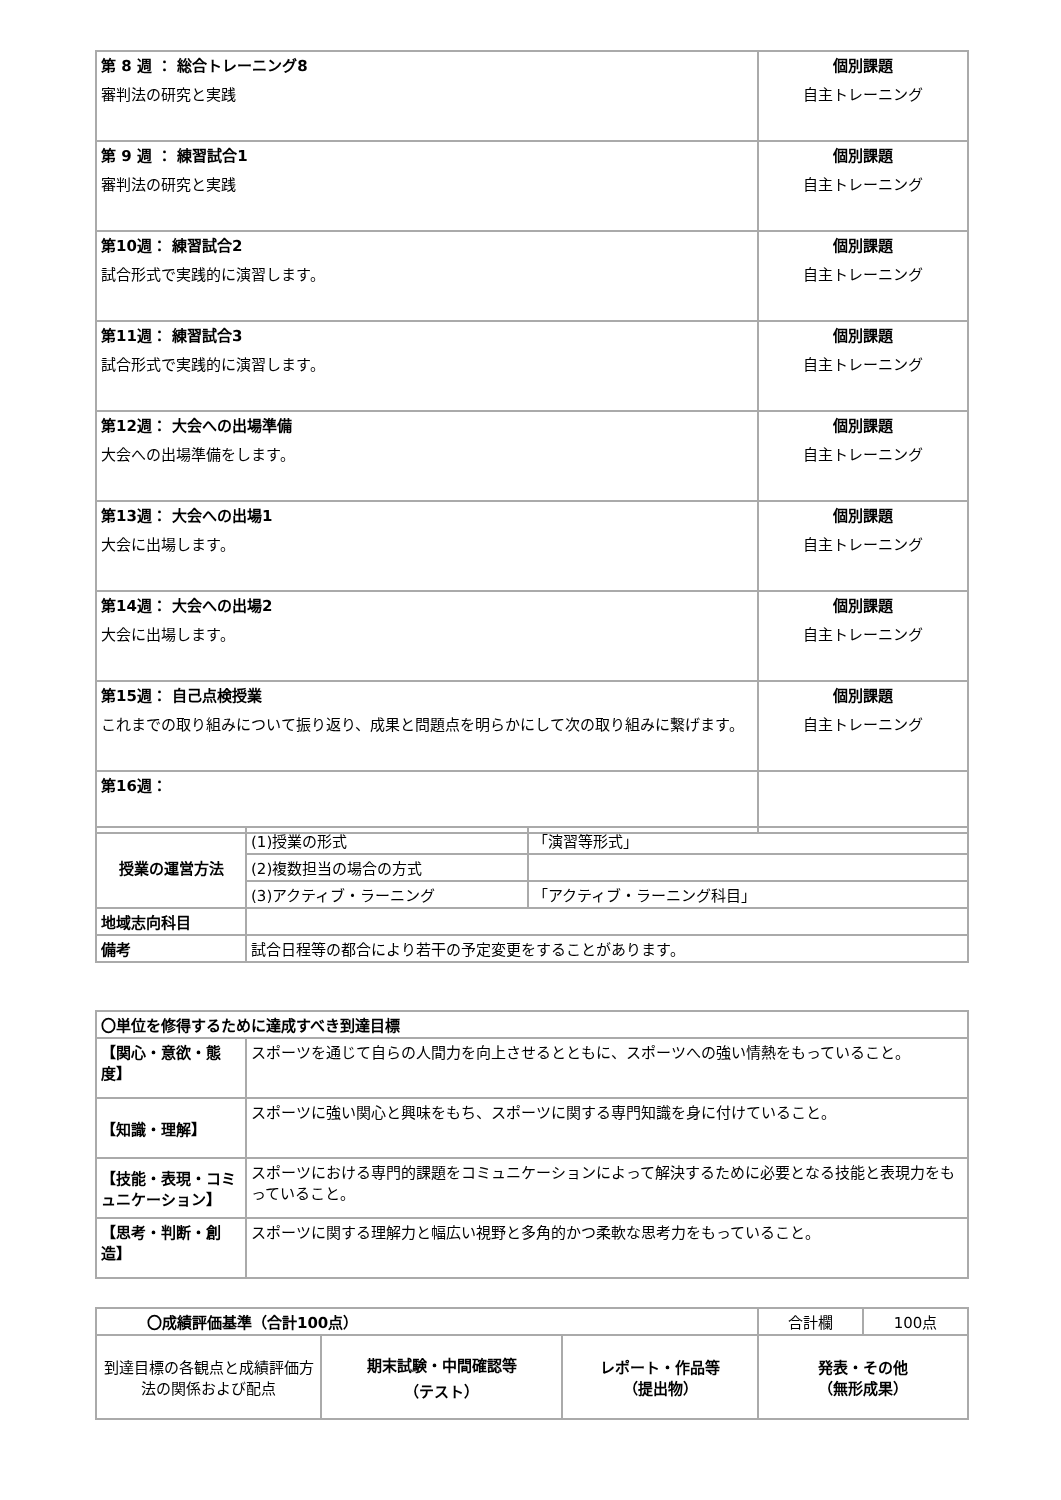| 第 8 週 ： 総合トレーニング8 審判法の研究と実践 | 個別課題 自主トレーニング |
| 第 9 週 ： 練習試合1 審判法の研究と実践 | 個別課題 自主トレーニング |
| 第10週： 練習試合2 試合形式で実践的に演習します。 | 個別課題 自主トレーニング |
| 第11週： 練習試合3 試合形式で実践的に演習します。 | 個別課題 自主トレーニング |
| 第12週： 大会への出場準備 大会への出場準備をします。 | 個別課題 自主トレーニング |
| 第13週： 大会への出場1 大会に出場します。 | 個別課題 自主トレーニング |
| 第14週： 大会への出場2 大会に出場します。 | 個別課題 自主トレーニング |
| 第15週： 自己点検授業 これまでの取り組みについて振り返り、成果と問題点を明らかにして次の取り組みに繋げます。 | 個別課題 自主トレーニング |
| 第16週： | |
| 授業の運営方法 | (1)授業の形式 | 「演習等形式」 |
| | (2)複数担当の場合の方式 | |
| | (3)アクティブ・ラーニング | 「アクティブ・ラーニング科目」 |
| 地域志向科目 | | |
| 備考 | 試合日程等の都合により若干の予定変更をすることがあります。 | |
| 〇単位を修得するために達成すべき到達目標 | |
| 【関心・意欲・態度】 | スポーツを通じて自らの人間力を向上させるとともに、スポーツへの強い情熱をもっていること。 |
| 【知識・理解】 | スポーツに強い関心と興味をもち、スポーツに関する専門知識を身に付けていること。 |
| 【技能・表現・コミュニケーション】 | スポーツにおける専門的課題をコミュニケーションによって解決するために必要となる技能と表現力をもっていること。 |
| 【思考・判断・創造】 | スポーツに関する理解力と幅広い視野と多角的かつ柔軟な思考力をもっていること。 |
| 〇成績評価基準（合計100点） | | | 合計欄 | 100点 |
| 到達目標の各観点と成績評価方法の関係および配点 | 期末試験・中間確認等 （テスト） | レポート・作品等 （提出物） | 発表・その他 （無形成果） | |